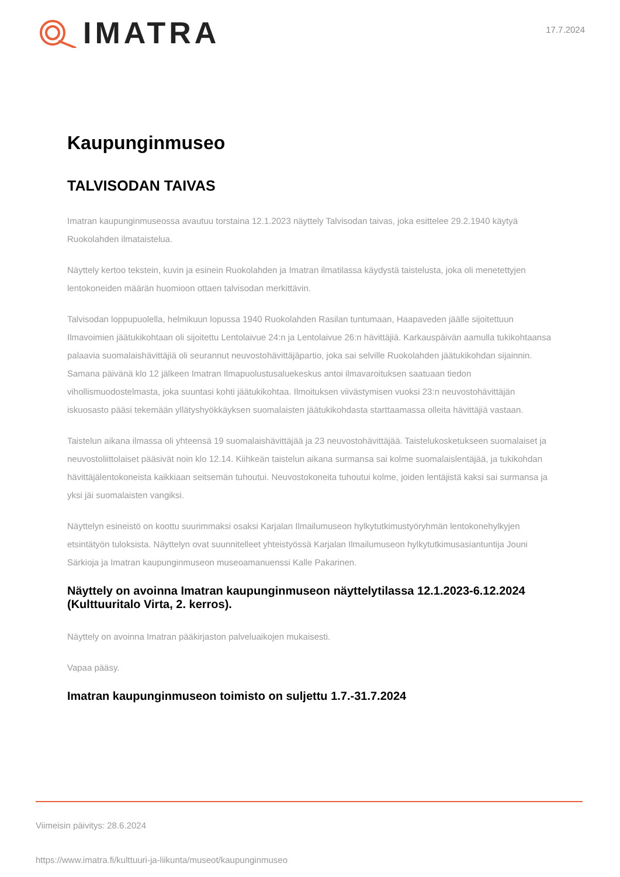IMATRA
17.7.2024
Kaupunginmuseo
TALVISODAN TAIVAS
Imatran kaupunginmuseossa avautuu torstaina 12.1.2023 näyttely Talvisodan taivas, joka esittelee 29.2.1940 käytyä Ruokolahden ilmataistelua.
Näyttely kertoo tekstein, kuvin ja esinein Ruokolahden ja Imatran ilmatilassa käydystä taistelusta, joka oli menetettyjen lentokoneiden määrän huomioon ottaen talvisodan merkittävin.
Talvisodan loppupuolella, helmikuun lopussa 1940 Ruokolahden Rasilan tuntumaan, Haapaveden jäälle sijoitettuun Ilmavoimien jäätukikohtaan oli sijoitettu Lentolaivue 24:n ja Lentolaivue 26:n hävittäjiä. Karkauspäivän aamulla tukikohtaansa palaavia suomalaishävittäjiä oli seurannut neuvostohävittäjäpartio, joka sai selville Ruokolahden jäätukikohdan sijainnin. Samana päivänä klo 12 jälkeen Imatran Ilmapuolustusaluekeskus antoi ilmavaroituksen saatuaan tiedon vihollismuodostelmasta, joka suuntasi kohti jäätukikohtaa. Ilmoituksen viivästymisen vuoksi 23:n neuvostohävittäjän iskuosasto pääsi tekemään yllätyshyökkäyksen suomalaisten jäätukikohdasta starttaamassa olleita hävittäjiä vastaan.
Taistelun aikana ilmassa oli yhteensä 19 suomalaishävittäjää ja 23 neuvostohävittäjää. Taistelukosketukseen suomalaiset ja neuvostoliittolaiset pääsivät noin klo 12.14. Kiihkeän taistelun aikana surmansa sai kolme suomalaislentäjää, ja tukikohdan hävittäjälentokoneista kaikkiaan seitsemän tuhoutui. Neuvostokoneita tuhoutui kolme, joiden lentäjistä kaksi sai surmansa ja yksi jäi suomalaisten vangiksi.
Näyttelyn esineistö on koottu suurimmaksi osaksi Karjalan Ilmailumuseon hylkytutkimustyöryhmän lentokonehylkyjen etsintätyön tuloksista. Näyttelyn ovat suunnitelleet yhteistyössä Karjalan Ilmailumuseon hylkytutkimusasiantuntija Jouni Särkioja ja Imatran kaupunginmuseon museoamanuenssi Kalle Pakarinen.
Näyttely on avoinna Imatran kaupunginmuseon näyttelytilassa 12.1.2023-6.12.2024 (Kulttuuritalo Virta, 2. kerros).
Näyttely on avoinna Imatran pääkirjaston palveluaikojen mukaisesti.
Vapaa pääsy.
Imatran kaupunginmuseon toimisto on suljettu 1.7.-31.7.2024
Viimeisin päivitys: 28.6.2024
https://www.imatra.fi/kulttuuri-ja-liikunta/museot/kaupunginmuseo